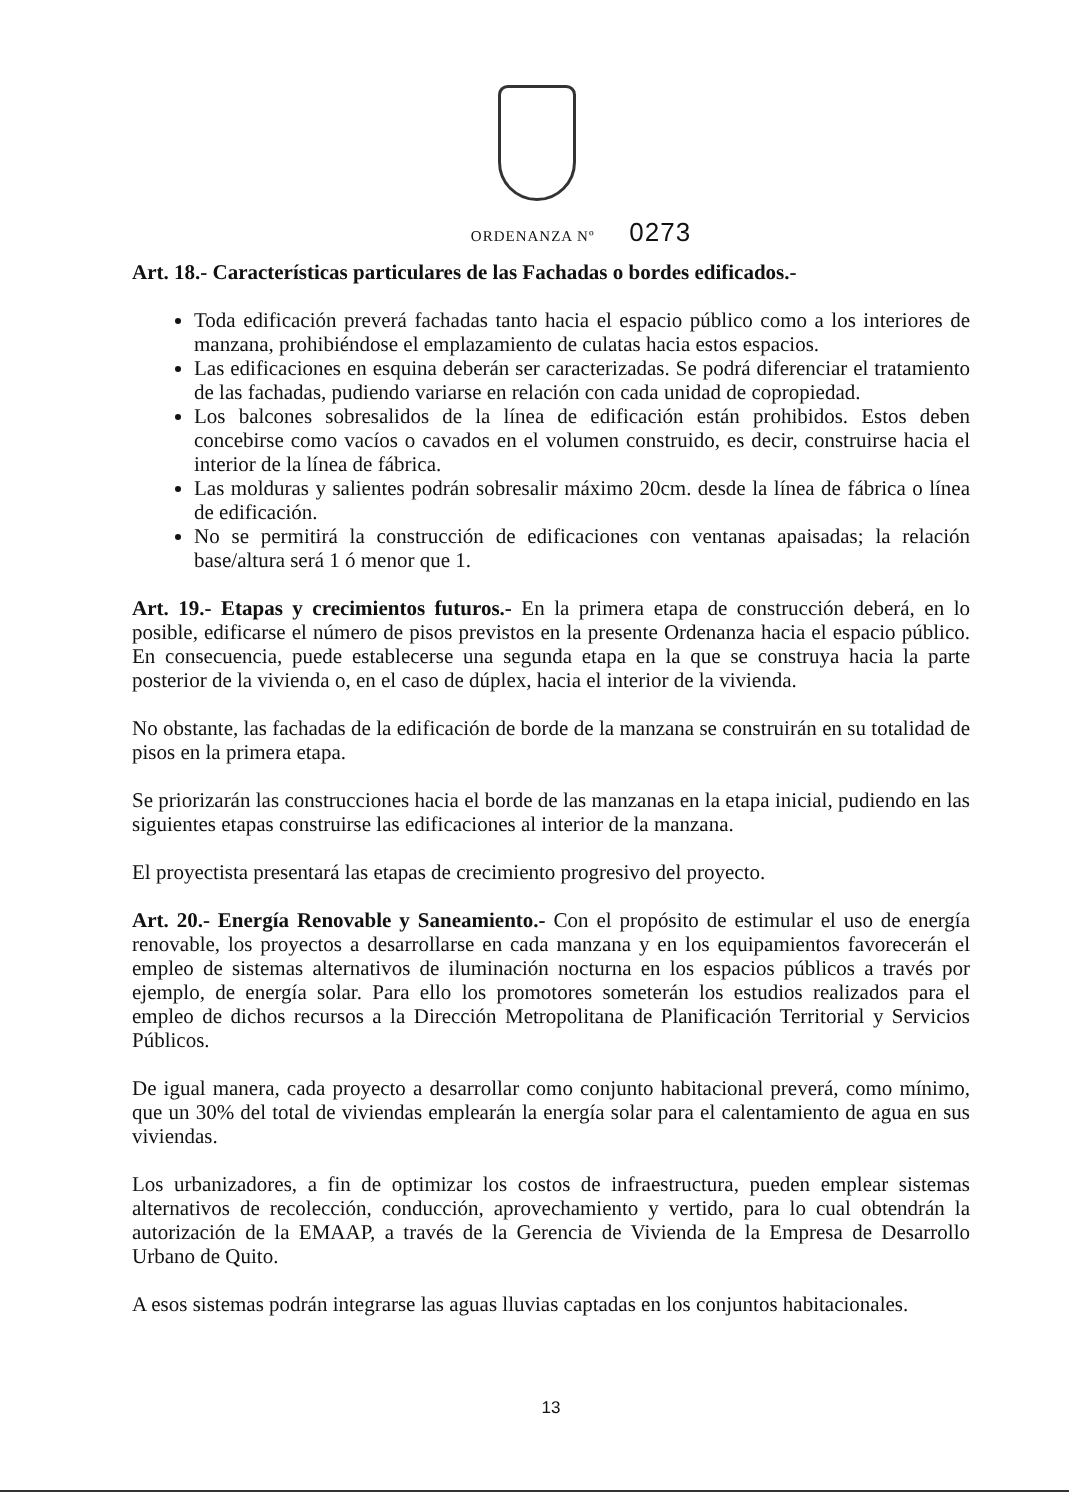ORDENANZA Nº 0273
Art. 18.- Características particulares de las Fachadas o bordes edificados.-
Toda edificación preverá fachadas tanto hacia el espacio público como a los interiores de manzana, prohibiéndose el emplazamiento de culatas hacia estos espacios.
Las edificaciones en esquina deberán ser caracterizadas. Se podrá diferenciar el tratamiento de las fachadas, pudiendo variarse en relación con cada unidad de copropiedad.
Los balcones sobresalidos de la línea de edificación están prohibidos. Estos deben concebirse como vacíos o cavados en el volumen construido, es decir, construirse hacia el interior de la línea de fábrica.
Las molduras y salientes podrán sobresalir máximo 20cm. desde la línea de fábrica o línea de edificación.
No se permitirá la construcción de edificaciones con ventanas apaisadas; la relación base/altura será 1 ó menor que 1.
Art. 19.- Etapas y crecimientos futuros.- En la primera etapa de construcción deberá, en lo posible, edificarse el número de pisos previstos en la presente Ordenanza hacia el espacio público. En consecuencia, puede establecerse una segunda etapa en la que se construya hacia la parte posterior de la vivienda o, en el caso de dúplex, hacia el interior de la vivienda.
No obstante, las fachadas de la edificación de borde de la manzana se construirán en su totalidad de pisos en la primera etapa.
Se priorizarán las construcciones hacia el borde de las manzanas en la etapa inicial, pudiendo en las siguientes etapas construirse las edificaciones al interior de la manzana.
El proyectista presentará las etapas de crecimiento progresivo del proyecto.
Art. 20.- Energía Renovable y Saneamiento.- Con el propósito de estimular el uso de energía renovable, los proyectos a desarrollarse en cada manzana y en los equipamientos favorecerán el empleo de sistemas alternativos de iluminación nocturna en los espacios públicos a través por ejemplo, de energía solar. Para ello los promotores someterán los estudios realizados para el empleo de dichos recursos a la Dirección Metropolitana de Planificación Territorial y Servicios Públicos.
De igual manera, cada proyecto a desarrollar como conjunto habitacional preverá, como mínimo, que un 30% del total de viviendas emplearán la energía solar para el calentamiento de agua en sus viviendas.
Los urbanizadores, a fin de optimizar los costos de infraestructura, pueden emplear sistemas alternativos de recolección, conducción, aprovechamiento y vertido, para lo cual obtendrán la autorización de la EMAAP, a través de la Gerencia de Vivienda de la Empresa de Desarrollo Urbano de Quito.
A esos sistemas podrán integrarse las aguas lluvias captadas en los conjuntos habitacionales.
13